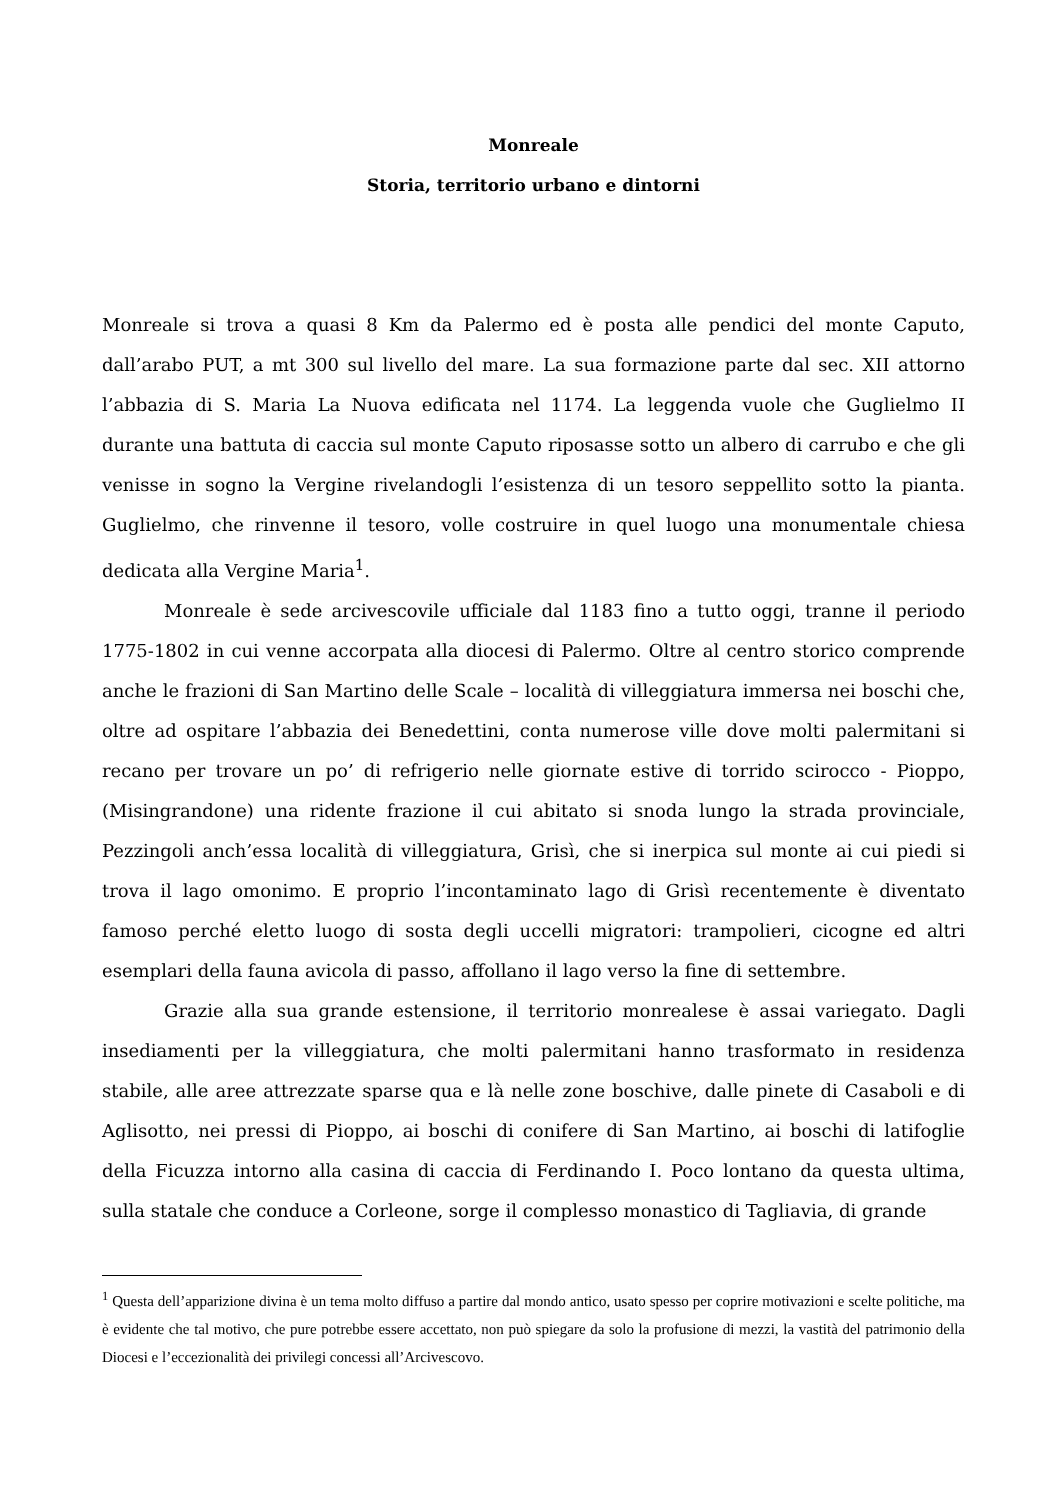Monreale
Storia, territorio urbano e dintorni
Monreale si trova a quasi 8 Km da Palermo ed è posta alle pendici del monte Caputo, dall’arabo PUT, a mt 300 sul livello del mare. La sua formazione parte dal sec. XII attorno l’abbazia di S. Maria La Nuova edificata nel 1174. La leggenda vuole che Guglielmo II durante una battuta di caccia sul monte Caputo riposasse sotto un albero di carrubo e che gli venisse in sogno la Vergine rivelandogli l’esistenza di un tesoro seppellito sotto la pianta. Guglielmo, che rinvenne il tesoro, volle costruire in quel luogo una monumentale chiesa dedicata alla Vergine Maria<sup>1</sup>.
Monreale è sede arcivescovile ufficiale dal 1183 fino a tutto oggi, tranne il periodo 1775-1802 in cui venne accorpata alla diocesi di Palermo. Oltre al centro storico comprende anche le frazioni di San Martino delle Scale – località di villeggiatura immersa nei boschi che, oltre ad ospitare l’abbazia dei Benedettini, conta numerose ville dove molti palermitani si recano per trovare un po’ di refrigerio nelle giornate estive di torrido scirocco - Pioppo, (Misingrandone) una ridente frazione il cui abitato si snoda lungo la strada provinciale, Pezzingoli anch’essa località di villeggiatura, Grisì, che si inerpica sul monte ai cui piedi si trova il lago omonimo. E proprio l’incontaminato lago di Grisì recentemente è diventato famoso perché eletto luogo di sosta degli uccelli migratori: trampolieri, cicogne ed altri esemplari della fauna avicola di passo, affollano il lago verso la fine di settembre.
Grazie alla sua grande estensione, il territorio monrealese è assai variegato. Dagli insediamenti per la villeggiatura, che molti palermitani hanno trasformato in residenza stabile, alle aree attrezzate sparse qua e là nelle zone boschive, dalle pinete di Casaboli e di Aglisotto, nei pressi di Pioppo, ai boschi di conifere di San Martino, ai boschi di latifoglie della Ficuzza intorno alla casina di caccia di Ferdinando I. Poco lontano da questa ultima, sulla statale che conduce a Corleone, sorge il complesso monastico di Tagliavia, di grande
<sup>1</sup> Questa dell’apparizione divina è un tema molto diffuso a partire dal mondo antico, usato spesso per coprire motivazioni e scelte politiche, ma è evidente che tal motivo, che pure potrebbe essere accettato, non può spiegare da solo la profusione di mezzi, la vastità del patrimonio della Diocesi e l’eccezionalità dei privilegi concessi all’Arcivescovo.